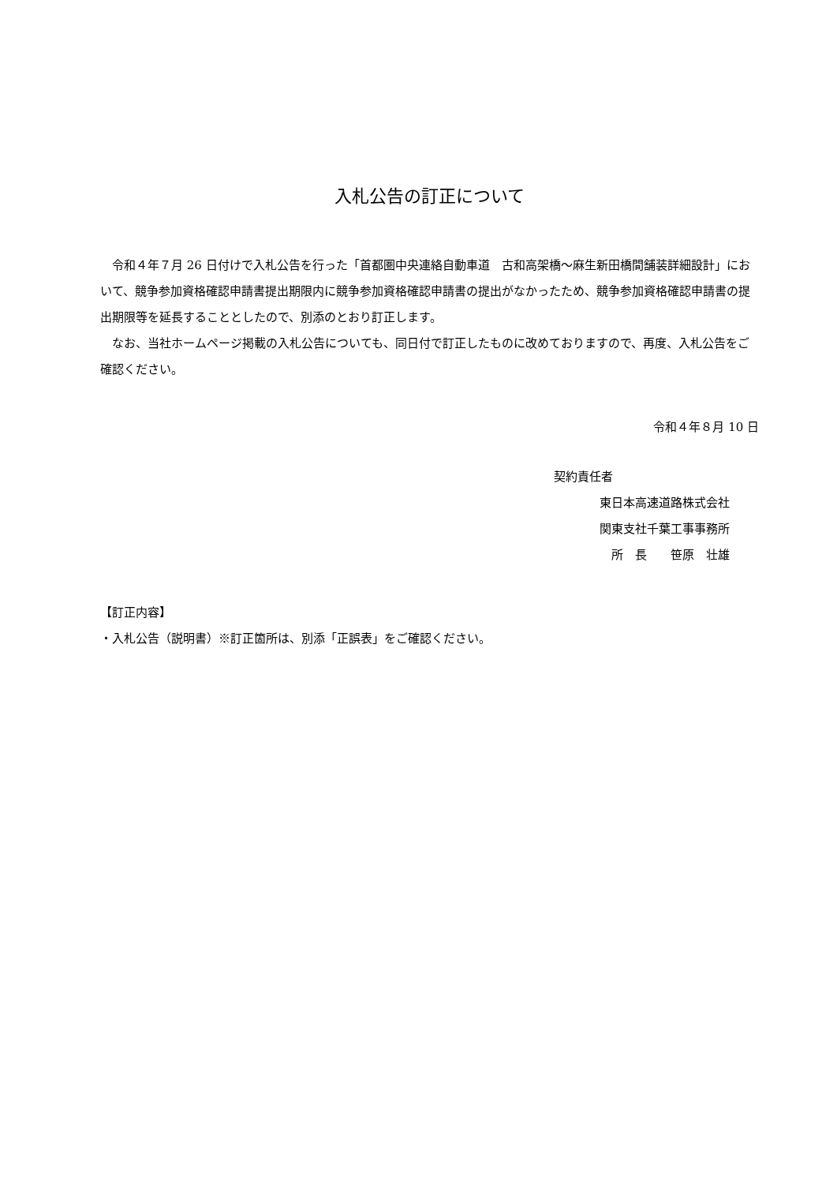入札公告の訂正について
　令和４年７月 26 日付けで入札公告を行った「首都圏中央連絡自動車道　古和高架橋～麻生新田橋間舗装詳細設計」において、競争参加資格確認申請書提出期限内に競争参加資格確認申請書の提出がなかったため、競争参加資格確認申請書の提出期限等を延長することとしたので、別添のとおり訂正します。
　なお、当社ホームページ掲載の入札公告についても、同日付で訂正したものに改めておりますので、再度、入札公告をご確認ください。
令和４年８月 10 日
契約責任者
東日本高速道路株式会社
関東支社千葉工事事務所
　所　長　　笹原　壮雄
【訂正内容】
・入札公告（説明書）※訂正箇所は、別添「正誤表」をご確認ください。